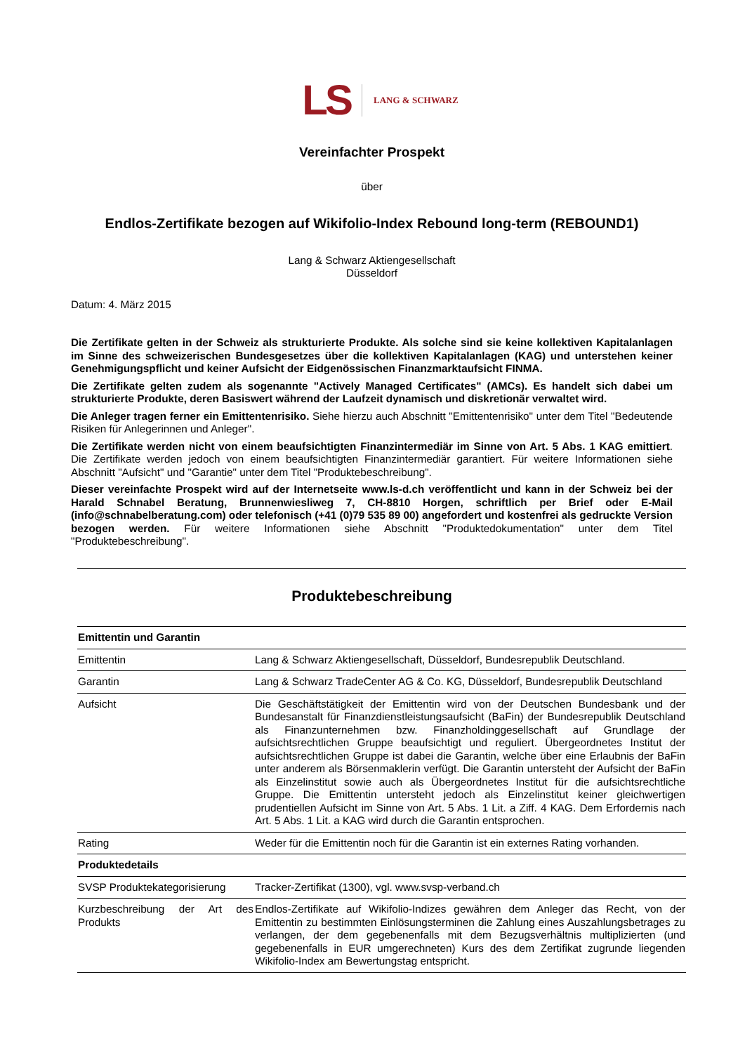LS LANG & SCHWARZ
Vereinfachter Prospekt
über
Endlos-Zertifikate bezogen auf Wikifolio-Index Rebound long-term (REBOUND1)
Lang & Schwarz Aktiengesellschaft
Düsseldorf
Datum: 4. März 2015
Die Zertifikate gelten in der Schweiz als strukturierte Produkte. Als solche sind sie keine kollektiven Kapitalanlagen im Sinne des schweizerischen Bundesgesetzes über die kollektiven Kapitalanlagen (KAG) und unterstehen keiner Genehmigungspflicht und keiner Aufsicht der Eidgenössischen Finanzmarktaufsicht FINMA.
Die Zertifikate gelten zudem als sogenannte "Actively Managed Certificates" (AMCs). Es handelt sich dabei um strukturierte Produkte, deren Basiswert während der Laufzeit dynamisch und diskretionär verwaltet wird.
Die Anleger tragen ferner ein Emittentenrisiko. Siehe hierzu auch Abschnitt "Emittentenrisiko" unter dem Titel "Bedeutende Risiken für Anlegerinnen und Anleger".
Die Zertifikate werden nicht von einem beaufsichtigten Finanzintermediär im Sinne von Art. 5 Abs. 1 KAG emittiert. Die Zertifikate werden jedoch von einem beaufsichtigten Finanzintermediär garantiert. Für weitere Informationen siehe Abschnitt "Aufsicht" und "Garantie" unter dem Titel "Produktebeschreibung".
Dieser vereinfachte Prospekt wird auf der Internetseite www.ls-d.ch veröffentlicht und kann in der Schweiz bei der Harald Schnabel Beratung, Brunnenwiesliweg 7, CH-8810 Horgen, schriftlich per Brief oder E-Mail (info@schnabelberatung.com) oder telefonisch (+41 (0)79 535 89 00) angefordert und kostenfrei als gedruckte Version bezogen werden. Für weitere Informationen siehe Abschnitt "Produktedokumentation" unter dem Titel "Produktebeschreibung".
Produktebeschreibung
| Emittentin und Garantin | |
| Emittentin | Lang & Schwarz Aktiengesellschaft, Düsseldorf, Bundesrepublik Deutschland. |
| Garantin | Lang & Schwarz TradeCenter AG & Co. KG, Düsseldorf, Bundesrepublik Deutschland |
| Aufsicht | Die Geschäftstätigkeit der Emittentin wird von der Deutschen Bundesbank und der Bundesanstalt für Finanzdienstleistungsaufsicht (BaFin) der Bundesrepublik Deutschland als Finanzunternehmen bzw. Finanzholdinggesellschaft auf Grundlage der aufsichtsrechtlichen Gruppe beaufsichtigt und reguliert. Übergeordnetes Institut der aufsichtsrechtlichen Gruppe ist dabei die Garantin, welche über eine Erlaubnis der BaFin unter anderem als Börsenmaklerin verfügt. Die Garantin untersteht der Aufsicht der BaFin als Einzelinstitut sowie auch als Übergeordnetes Institut für die aufsichtsrechtliche Gruppe. Die Emittentin untersteht jedoch als Einzelinstitut keiner gleichwertigen prudentiellen Aufsicht im Sinne von Art. 5 Abs. 1 Lit. a Ziff. 4 KAG. Dem Erfordernis nach Art. 5 Abs. 1 Lit. a KAG wird durch die Garantin entsprochen. |
| Rating | Weder für die Emittentin noch für die Garantin ist ein externes Rating vorhanden. |
| Produktedetails | |
| SVSP Produktekategorisierung | Tracker-Zertifikat (1300), vgl. www.svsp-verband.ch |
| Kurzbeschreibung der Art des Produkts | Endlos-Zertifikate auf Wikifolio-Indizes gewähren dem Anleger das Recht, von der Emittentin zu bestimmten Einlösungsterminen die Zahlung eines Auszahlungsbetrages zu verlangen, der dem gegebenenfalls mit dem Bezugsverhältnis multiplizierten (und gegebenenfalls in EUR umgerechneten) Kurs des dem Zertifikat zugrunde liegenden Wikifolio-Index am Bewertungstag entspricht. |